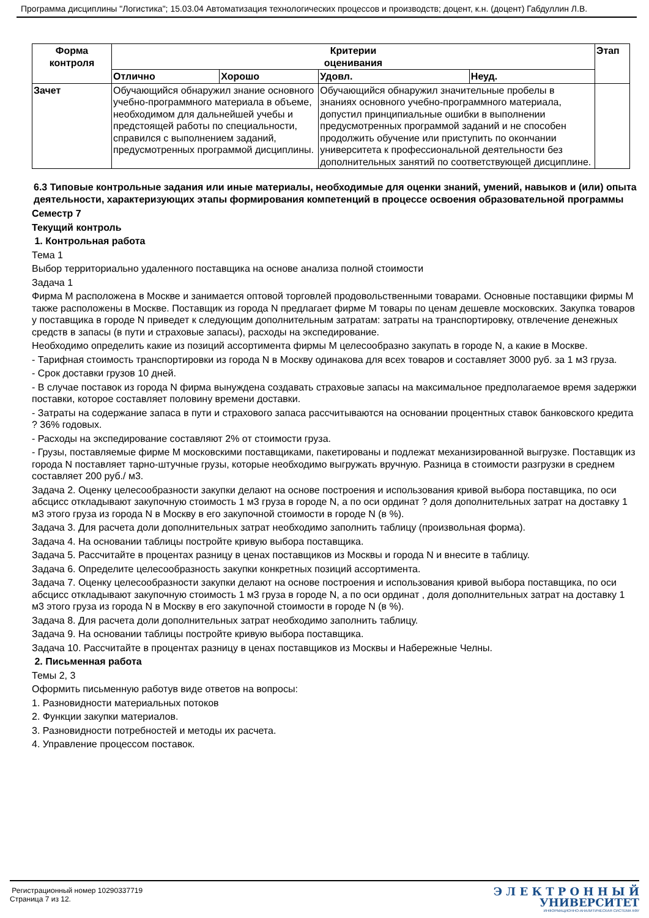Программа дисциплины "Логистика"; 15.03.04 Автоматизация технологических процессов и производств; доцент, к.н. (доцент) Габдуллин Л.В.
| Форма контроля | Критерии оценивания | | | | Этап |
| --- | --- | --- | --- | --- | --- |
| | Отлично | Хорошо | Удовл. | Неуд. | |
| Зачет | Обучающийся обнаружил знание основного учебно-программного материала в объеме, необходимом для дальнейшей учебы и предстоящей работы по специальности, справился с выполнением заданий, предусмотренных программой дисциплины. | | Обучающийся обнаружил значительные пробелы в знаниях основного учебно-программного материала, допустил принципиальные ошибки в выполнении предусмотренных программой заданий и не способен продолжить обучение или приступить по окончании университета к профессиональной деятельности без дополнительных занятий по соответствующей дисциплине. | | |
6.3 Типовые контрольные задания или иные материалы, необходимые для оценки знаний, умений, навыков и (или) опыта деятельности, характеризующих этапы формирования компетенций в процессе освоения образовательной программы
Семестр 7
Текущий контроль
1. Контрольная работа
Тема 1
Выбор территориально удаленного поставщика на основе анализа полной стоимости
Задача 1
Фирма М расположена в Москве и занимается оптовой торговлей продовольственными товарами. Основные поставщики фирмы М также расположены в Москве. Поставщик из города N предлагает фирме М товары по ценам дешевле московских. Закупка товаров у поставщика в городе N приведет к следующим дополнительным затратам: затраты на транспортировку, отвлечение денежных средств в запасы (в пути и страховые запасы), расходы на экспедирование.
Необходимо определить какие из позиций ассортимента фирмы М целесообразно закупать в городе N, а какие в Москве.
- Тарифная стоимость транспортировки из города N в Москву одинакова для всех товаров и составляет 3000 руб. за 1 м3 груза.
- Срок доставки грузов 10 дней.
- В случае поставок из города N фирма вынуждена создавать страховые запасы на максимальное предполагаемое время задержки поставки, которое составляет половину времени доставки.
- Затраты на содержание запаса в пути и страхового запаса рассчитываются на основании процентных ставок банковского кредита ? 36% годовых.
- Расходы на экспедирование составляют 2% от стоимости груза.
- Грузы, поставляемые фирме М московскими поставщиками, пакетированы и подлежат механизированной выгрузке. Поставщик из города N поставляет тарно-штучные грузы, которые необходимо выгружать вручную. Разница в стоимости разгрузки в среднем составляет 200 руб./ м3.
Задача 2. Оценку целесообразности закупки делают на основе построения и использования кривой выбора поставщика, по оси абсцисс откладывают закупочную стоимость 1 м3 груза в городе N, а по оси ординат ? доля дополнительных затрат на доставку 1 м3 этого груза из города N в Москву в его закупочной стоимости в городе N (в %).
Задача 3. Для расчета доли дополнительных затрат необходимо заполнить таблицу (произвольная форма).
Задача 4. На основании таблицы постройте кривую выбора поставщика.
Задача 5. Рассчитайте в процентах разницу в ценах поставщиков из Москвы и города N и внесите в таблицу.
Задача 6. Определите целесообразность закупки конкретных позиций ассортимента.
Задача 7. Оценку целесообразности закупки делают на основе построения и использования кривой выбора поставщика, по оси абсцисс откладывают закупочную стоимость 1 м3 груза в городе N, а по оси ординат , доля дополнительных затрат на доставку 1 м3 этого груза из города N в Москву в его закупочной стоимости в городе N (в %).
Задача 8. Для расчета доли дополнительных затрат необходимо заполнить таблицу.
Задача 9. На основании таблицы постройте кривую выбора поставщика.
Задача 10. Рассчитайте в процентах разницу в ценах поставщиков из Москвы и Набережные Челны.
2. Письменная работа
Темы 2, 3
Оформить письменную работув виде ответов на вопросы:
1. Разновидности материальных потоков
2. Функции закупки материалов.
3. Разновидности потребностей и методы их расчета.
4. Управление процессом поставок.
Регистрационный номер 10290337719
Страница 7 из 12.
Э Л Е К Т Р О Н Н Ы Й
УНИВЕРСИТЕТ
ИНФОРМАЦИОННО-АНАЛИТИЧЕСКАЯ СИСТЕМА КФУ